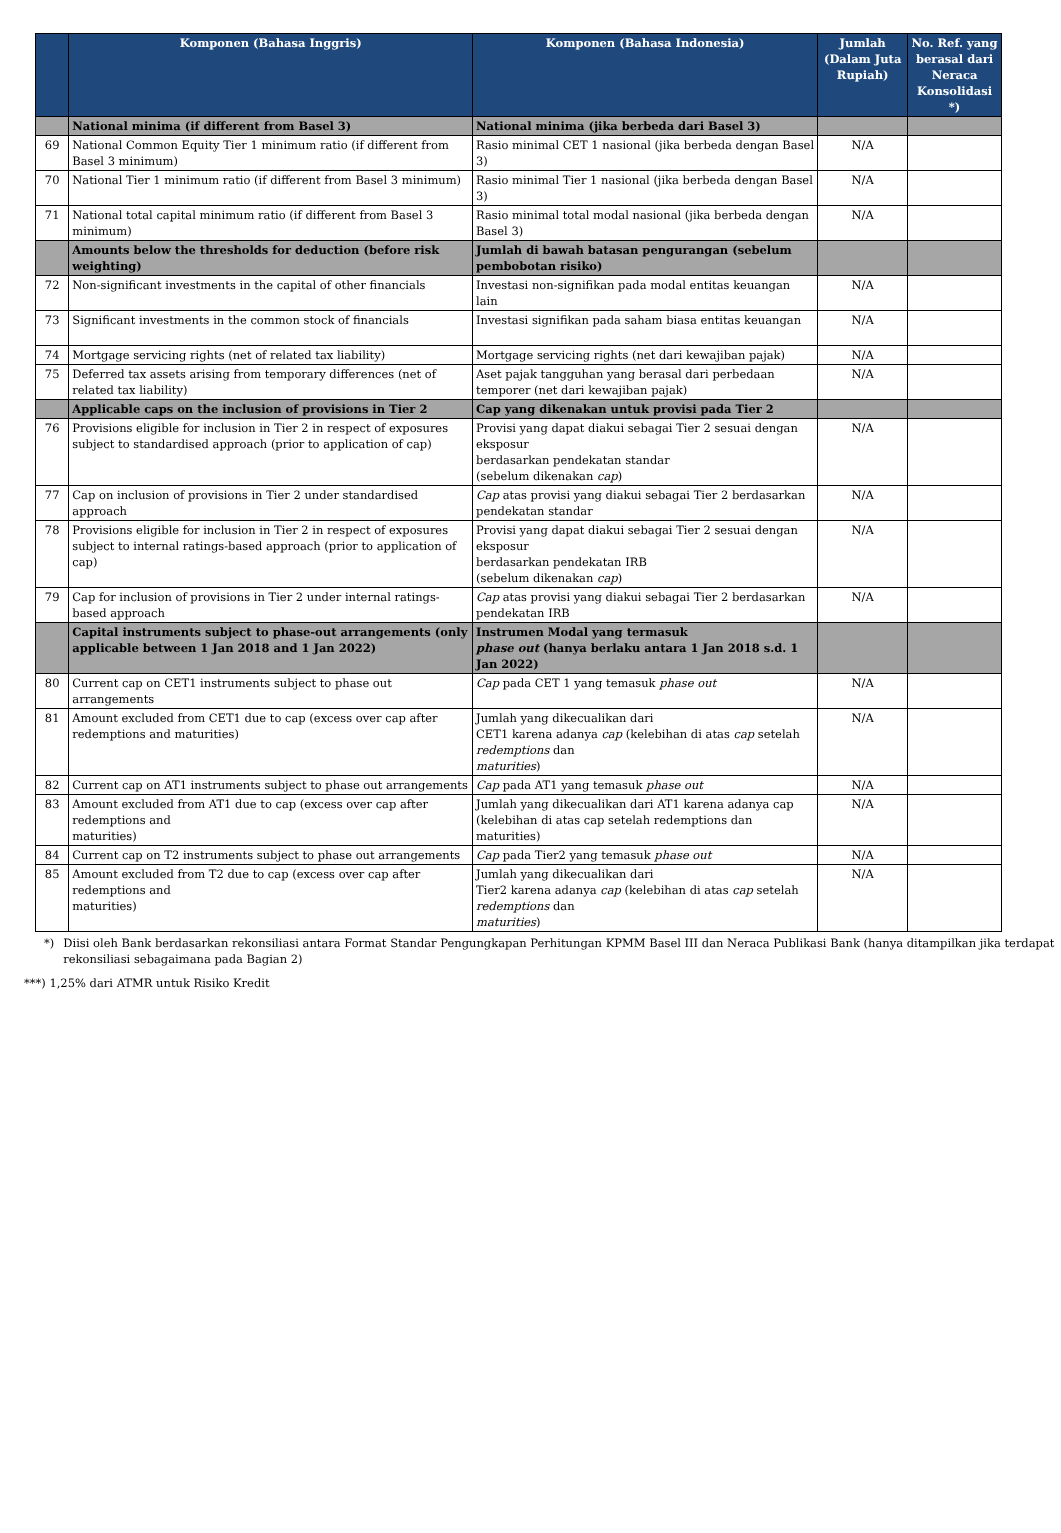| | Komponen (Bahasa Inggris) | Komponen (Bahasa Indonesia) | Jumlah (Dalam Juta Rupiah) | No. Ref. yang berasal dari Neraca Konsolidasi *) |
| --- | --- | --- | --- | --- |
| | National minima (if different from Basel 3) | National minima (jika berbeda dari Basel 3) | | |
| 69 | National Common Equity Tier 1 minimum ratio (if different from Basel 3 minimum) | Rasio minimal CET 1 nasional (jika berbeda dengan Basel 3) | N/A | |
| 70 | National Tier 1 minimum ratio (if different from Basel 3 minimum) | Rasio minimal Tier 1 nasional (jika berbeda dengan Basel 3) | N/A | |
| 71 | National total capital minimum ratio (if different from Basel 3 minimum) | Rasio minimal total modal nasional (jika berbeda dengan Basel 3) | N/A | |
| | Amounts below the thresholds for deduction (before risk weighting) | Jumlah di bawah batasan pengurangan (sebelum pembobotan risiko) | | |
| 72 | Non-significant investments in the capital of other financials | Investasi non-signifikan pada modal entitas keuangan lain | N/A | |
| 73 | Significant investments in the common stock of financials | Investasi signifikan pada saham biasa entitas keuangan | N/A | |
| 74 | Mortgage servicing rights (net of related tax liability) | Mortgage servicing rights (net dari kewajiban pajak) | N/A | |
| 75 | Deferred tax assets arising from temporary differences (net of related tax liability) | Aset pajak tangguhan yang berasal dari perbedaan temporer (net dari kewajiban pajak) | N/A | |
| | Applicable caps on the inclusion of provisions in Tier 2 | Cap yang dikenakan untuk provisi pada Tier 2 | | |
| 76 | Provisions eligible for inclusion in Tier 2 in respect of exposures subject to standardised approach (prior to application of cap) | Provisi yang dapat diakui sebagai Tier 2 sesuai dengan eksposur berdasarkan pendekatan standar (sebelum dikenakan cap ) | N/A | |
| 77 | Cap on inclusion of provisions in Tier 2 under standardised approach | Cap atas provisi yang diakui sebagai Tier 2 berdasarkan pendekatan standar | N/A | |
| 78 | Provisions eligible for inclusion in Tier 2 in respect of exposures subject to internal ratings-based approach (prior to application of cap) | Provisi yang dapat diakui sebagai Tier 2 sesuai dengan eksposur berdasarkan pendekatan IRB (sebelum dikenakan cap ) | N/A | |
| 79 | Cap for inclusion of provisions in Tier 2 under internal ratings-based approach | Cap atas provisi yang diakui sebagai Tier 2 berdasarkan pendekatan IRB | N/A | |
| | Capital instruments subject to phase-out arrangements (only applicable between 1 Jan 2018 and 1 Jan 2022) | Instrumen Modal yang termasuk phase out (hanya berlaku antara 1 Jan 2018 s.d. 1 Jan 2022) | | |
| 80 | Current cap on CET1 instruments subject to phase out arrangements | Cap pada CET 1 yang temasuk phase out | N/A | |
| 81 | Amount excluded from CET1 due to cap (excess over cap after redemptions and maturities) | Jumlah yang dikecualikan dari CET1 karena adanya cap (kelebihan di atas cap setelah redemptions dan maturities ) | N/A | |
| 82 | Current cap on AT1 instruments subject to phase out arrangements | Cap pada AT1 yang temasuk phase out | N/A | |
| 83 | Amount excluded from AT1 due to cap (excess over cap after redemptions and maturities) | Jumlah yang dikecualikan dari AT1 karena adanya cap (kelebihan di atas cap setelah redemptions dan maturities) | N/A | |
| 84 | Current cap on T2 instruments subject to phase out arrangements | Cap pada Tier2 yang temasuk phase out | N/A | |
| 85 | Amount excluded from T2 due to cap (excess over cap after redemptions and maturities) | Jumlah yang dikecualikan dari Tier2 karena adanya cap (kelebihan di atas cap setelah redemptions dan maturities ) | N/A | |
*) Diisi oleh Bank berdasarkan rekonsiliasi antara Format Standar Pengungkapan Perhitungan KPMM Basel III dan Neraca Publikasi Bank (hanya ditampilkan jika terdapat rekonsiliasi sebagaimana pada Bagian 2)
***) 1,25% dari ATMR untuk Risiko Kredit